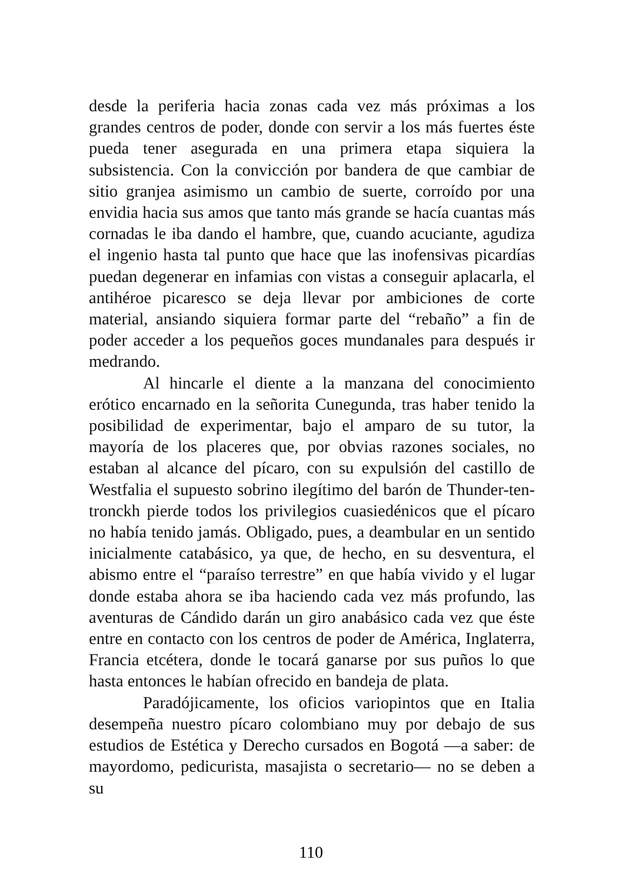desde la periferia hacia zonas cada vez más próximas a los grandes centros de poder, donde con servir a los más fuertes éste pueda tener asegurada en una primera etapa siquiera la subsistencia. Con la convicción por bandera de que cambiar de sitio granjea asimismo un cambio de suerte, corroído por una envidia hacia sus amos que tanto más grande se hacía cuantas más cornadas le iba dando el hambre, que, cuando acuciante, agudiza el ingenio hasta tal punto que hace que las inofensivas picardías puedan degenerar en infamias con vistas a conseguir aplacarla, el antihéroe picaresco se deja llevar por ambiciones de corte material, ansiando siquiera formar parte del “rebaño” a fin de poder acceder a los pequeños goces mundanales para después ir medrando.
Al hincarle el diente a la manzana del conocimiento erótico encarnado en la señorita Cunegunda, tras haber tenido la posibilidad de experimentar, bajo el amparo de su tutor, la mayoría de los placeres que, por obvias razones sociales, no estaban al alcance del pícaro, con su expulsión del castillo de Westfalia el supuesto sobrino ilegítimo del barón de Thunder-ten-tronckh pierde todos los privilegios cuasiedénicos que el pícaro no había tenido jamás. Obligado, pues, a deambular en un sentido inicialmente catabásico, ya que, de hecho, en su desventura, el abismo entre el “paraíso terrestre” en que había vivido y el lugar donde estaba ahora se iba haciendo cada vez más profundo, las aventuras de Cándido darán un giro anabásico cada vez que éste entre en contacto con los centros de poder de América, Inglaterra, Francia etcétera, donde le tocará ganarse por sus puños lo que hasta entonces le habían ofrecido en bandeja de plata.
Paradójicamente, los oficios variopintos que en Italia desempeña nuestro pícaro colombiano muy por debajo de sus estudios de Estética y Derecho cursados en Bogotá —a saber: de mayordomo, pedicurista, masajista o secretario— no se deben a su
110